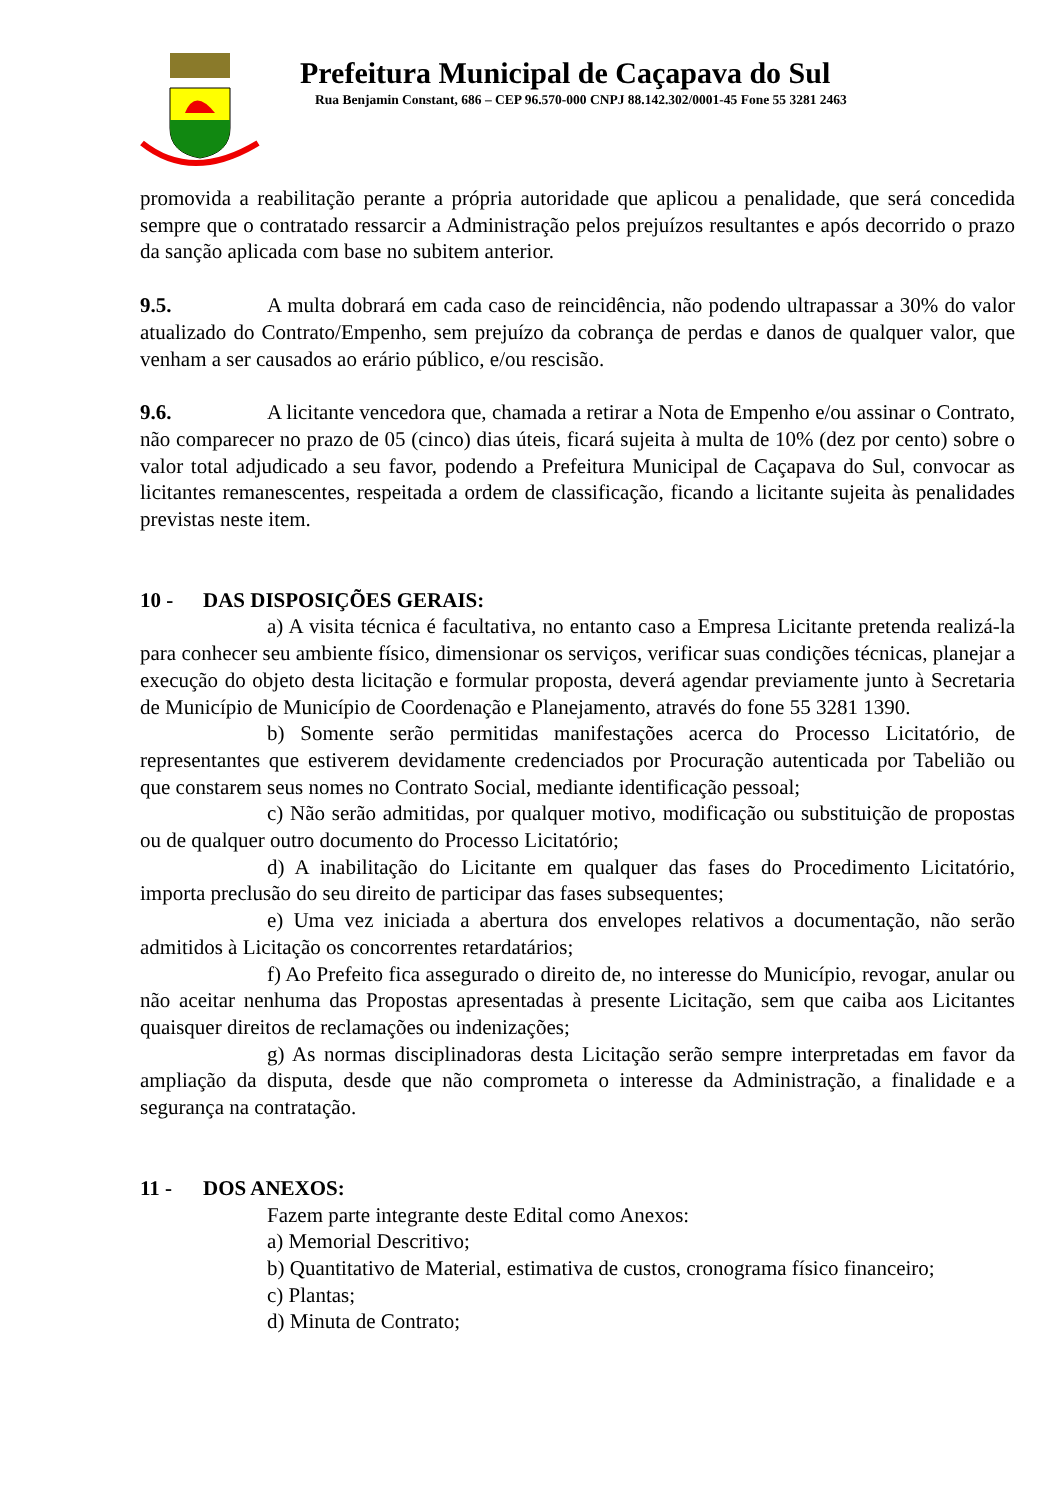Prefeitura Municipal de Caçapava do Sul
Rua Benjamin Constant, 686 – CEP 96.570-000 CNPJ 88.142.302/0001-45 Fone 55 3281 2463
promovida a reabilitação perante a própria autoridade que aplicou a penalidade, que será concedida sempre que o contratado ressarcir a Administração pelos prejuízos resultantes e após decorrido o prazo da sanção aplicada com base no subitem anterior.
9.5. A multa dobrará em cada caso de reincidência, não podendo ultrapassar a 30% do valor atualizado do Contrato/Empenho, sem prejuízo da cobrança de perdas e danos de qualquer valor, que venham a ser causados ao erário público, e/ou rescisão.
9.6. A licitante vencedora que, chamada a retirar a Nota de Empenho e/ou assinar o Contrato, não comparecer no prazo de 05 (cinco) dias úteis, ficará sujeita à multa de 10% (dez por cento) sobre o valor total adjudicado a seu favor, podendo a Prefeitura Municipal de Caçapava do Sul, convocar as licitantes remanescentes, respeitada a ordem de classificação, ficando a licitante sujeita às penalidades previstas neste item.
10 - DAS DISPOSIÇÕES GERAIS:
a) A visita técnica é facultativa, no entanto caso a Empresa Licitante pretenda realizá-la para conhecer seu ambiente físico, dimensionar os serviços, verificar suas condições técnicas, planejar a execução do objeto desta licitação e formular proposta, deverá agendar previamente junto à Secretaria de Município de Município de Coordenação e Planejamento, através do fone 55 3281 1390.
b) Somente serão permitidas manifestações acerca do Processo Licitatório, de representantes que estiverem devidamente credenciados por Procuração autenticada por Tabelião ou que constarem seus nomes no Contrato Social, mediante identificação pessoal;
c) Não serão admitidas, por qualquer motivo, modificação ou substituição de propostas ou de qualquer outro documento do Processo Licitatório;
d) A inabilitação do Licitante em qualquer das fases do Procedimento Licitatório, importa preclusão do seu direito de participar das fases subsequentes;
e) Uma vez iniciada a abertura dos envelopes relativos a documentação, não serão admitidos à Licitação os concorrentes retardatários;
f) Ao Prefeito fica assegurado o direito de, no interesse do Município, revogar, anular ou não aceitar nenhuma das Propostas apresentadas à presente Licitação, sem que caiba aos Licitantes quaisquer direitos de reclamações ou indenizações;
g) As normas disciplinadoras desta Licitação serão sempre interpretadas em favor da ampliação da disputa, desde que não comprometa o interesse da Administração, a finalidade e a segurança na contratação.
11 - DOS ANEXOS:
Fazem parte integrante deste Edital como Anexos:
a) Memorial Descritivo;
b) Quantitativo de Material, estimativa de custos, cronograma físico financeiro;
c) Plantas;
d) Minuta de Contrato;